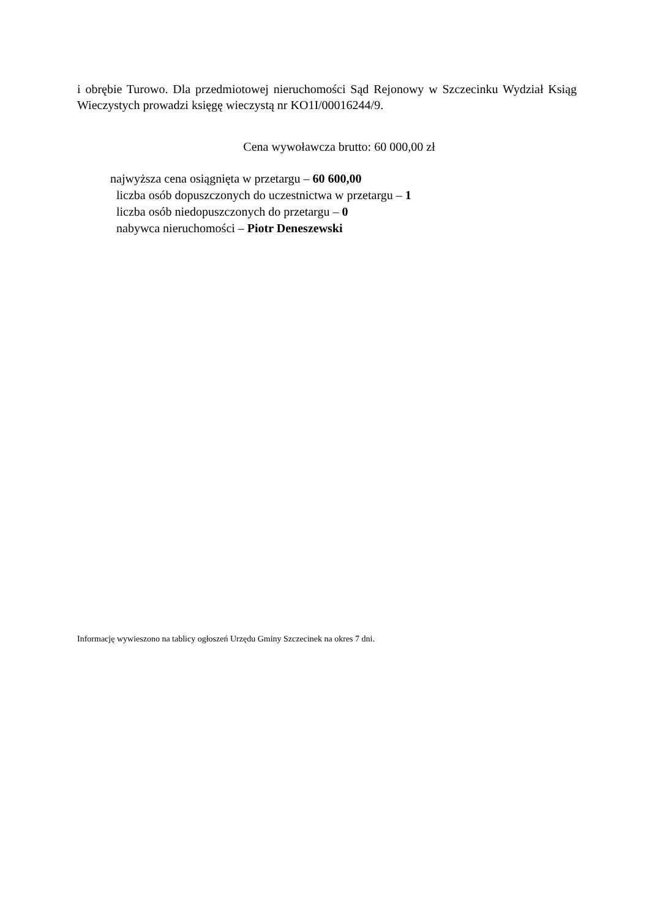i obrębie Turowo. Dla przedmiotowej nieruchomości Sąd Rejonowy w Szczecinku Wydział Ksiąg Wieczystych prowadzi księgę wieczystą nr KO1I/00016244/9.
Cena wywoławcza brutto: 60 000,00 zł
najwyższa cena osiągnięta w przetargu – 60 600,00
liczba osób dopuszczonych do uczestnictwa w przetargu – 1
liczba osób niedopuszczonych do przetargu – 0
nabywca nieruchomości – Piotr Deneszewski
Informację wywieszono na tablicy ogłoszeń Urzędu Gminy Szczecinek na okres 7 dni.